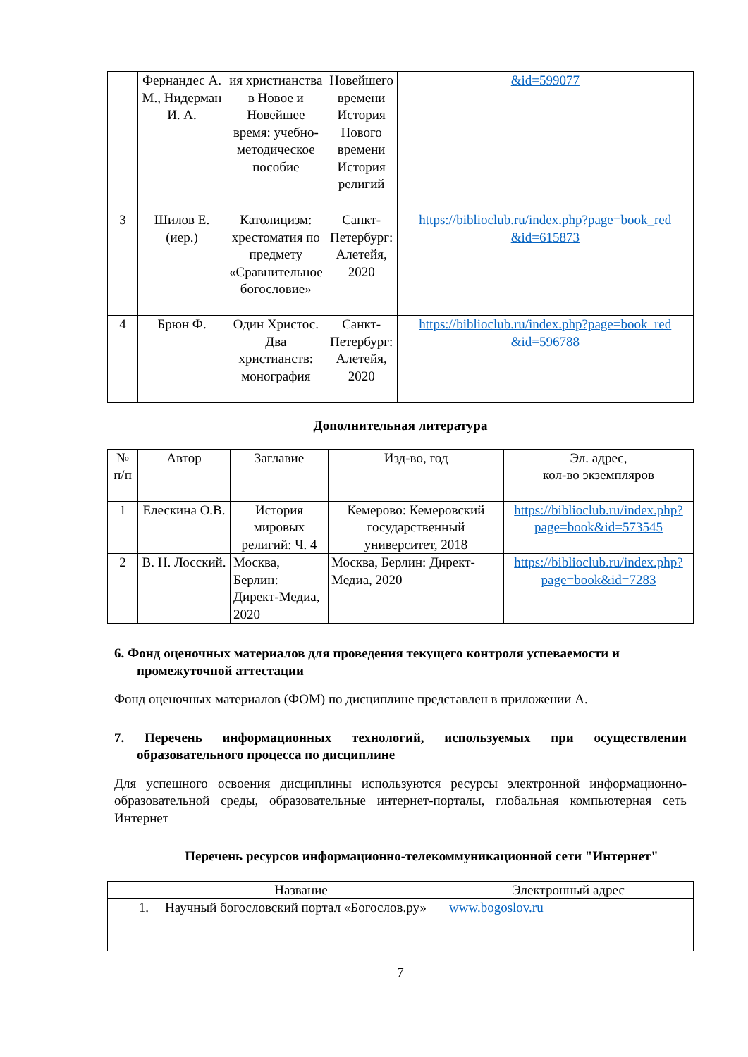| | Фернандес А. М., Нидерман И. А. | ия христианства в Новое и Новейшее время: учебно-методическое пособие | Новейшего времени История Нового времени История религий | &id=599077 |
| 3 | Шилов Е.(иер.) | Католицизм: хрестоматия по предмету «Сравнительное богословие» | Санкт-Петербург: Алетейя, 2020 | https://biblioclub.ru/index.php?page=book_red &id=615873 |
| 4 | Брюн Ф. | Один Христос. Два христианств: монография | Санкт-Петербург: Алетейя, 2020 | https://biblioclub.ru/index.php?page=book_red &id=596788 |
Дополнительная литература
| № п/п | Автор | Заглавие | Изд-во, год | Эл. адрес, кол-во экземпляров |
| --- | --- | --- | --- | --- |
| 1 | Елескина О.В. | История мировых религий: Ч. 4 | Кемерово: Кемеровский государственный университет, 2018 | https://biblioclub.ru/index.php?page=book&id=573545 |
| 2 | В. Н. Лосский. | Москва, Берлин: Директ-Медиа, 2020 | Москва, Берлин: Директ-Медиа, 2020 | https://biblioclub.ru/index.php?page=book&id=7283 |
6. Фонд оценочных материалов для проведения текущего контроля успеваемости и промежуточной аттестации
Фонд оценочных материалов (ФОМ) по дисциплине представлен в приложении А.
7. Перечень информационных технологий, используемых при осуществлении образовательного процесса по дисциплине
Для успешного освоения дисциплины используются ресурсы электронной информационно-образовательной среды, образовательные интернет-порталы, глобальная компьютерная сеть Интернет
Перечень ресурсов информационно-телекоммуникационной сети "Интернет"
| | Название | Электронный адрес |
| 1. | Научный богословский портал «Богослов.ру» | www.bogoslov.ru |
7